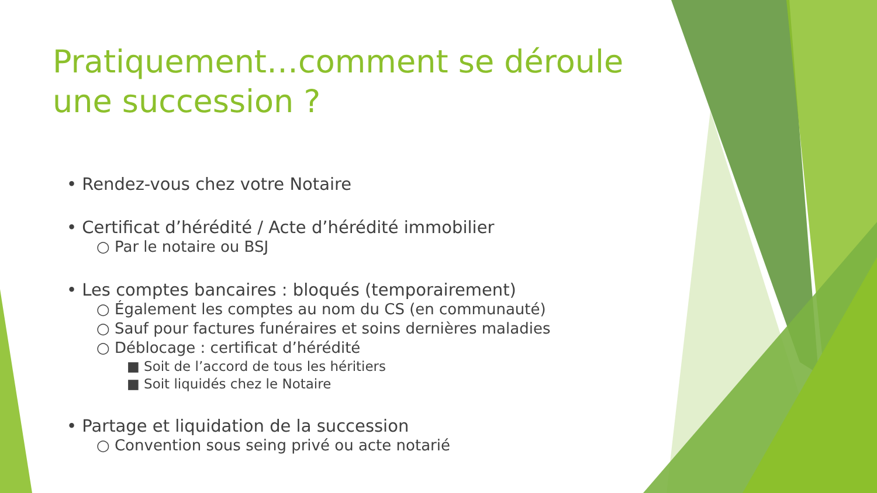Pratiquement…comment se déroule une succession ?
• Rendez-vous chez votre Notaire
• Certificat d’hérédité / Acte d’hérédité immobilier
○ Par le notaire ou BSJ
• Les comptes bancaires : bloqués (temporairement)
○ Également les comptes au nom du CS (en communauté)
○ Sauf pour factures funéraires et soins dernières maladies
○ Déblocage : certificat d’hérédité
■ Soit de l’accord de tous les héritiers
■ Soit liquidés chez le Notaire
• Partage et liquidation de la succession
○ Convention sous seing privé ou acte notarié